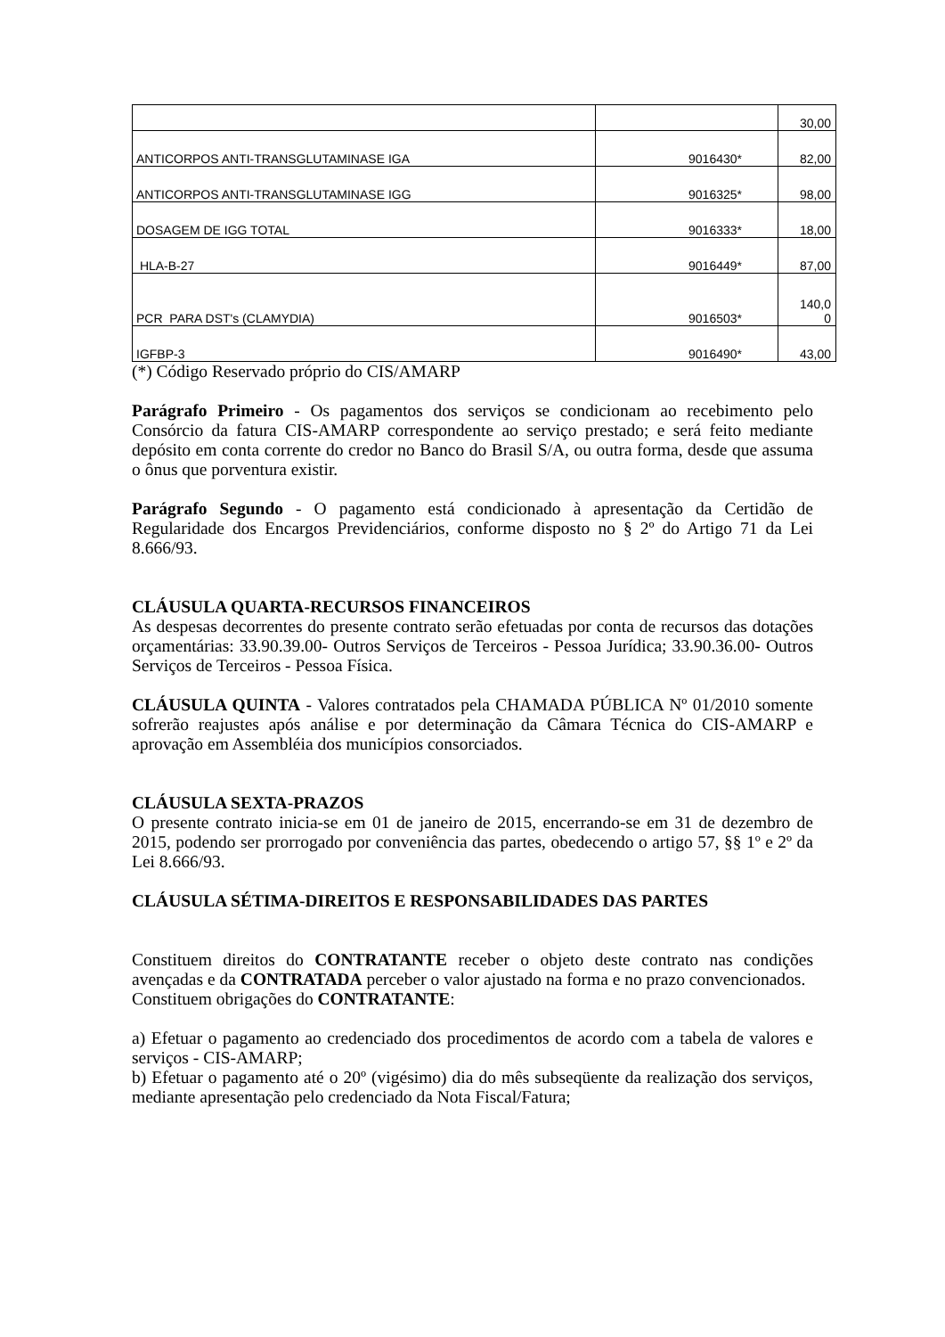| | | 30,00 |
| ANTICORPOS ANTI-TRANSGLUTAMINASE IGA | 9016430* | 82,00 |
| ANTICORPOS ANTI-TRANSGLUTAMINASE IGG | 9016325* | 98,00 |
| DOSAGEM DE IGG TOTAL | 9016333* | 18,00 |
| HLA-B-27 | 9016449* | 87,00 |
| PCR PARA DST's (CLAMYDIA) | 9016503* | 140,0 0 |
| IGFBP-3 | 9016490* | 43,00 |
(*) Código Reservado próprio do CIS/AMARP
Parágrafo Primeiro - Os pagamentos dos serviços se condicionam ao recebimento pelo Consórcio da fatura CIS-AMARP correspondente ao serviço prestado; e será feito mediante depósito em conta corrente do credor no Banco do Brasil S/A, ou outra forma, desde que assuma o ônus que porventura existir.
Parágrafo Segundo - O pagamento está condicionado à apresentação da Certidão de Regularidade dos Encargos Previdenciários, conforme disposto no § 2º do Artigo 71 da Lei 8.666/93.
CLÁUSULA QUARTA-RECURSOS FINANCEIROS
As despesas decorrentes do presente contrato serão efetuadas por conta de recursos das dotações orçamentárias: 33.90.39.00- Outros Serviços de Terceiros - Pessoa Jurídica; 33.90.36.00- Outros Serviços de Terceiros - Pessoa Física.
CLÁUSULA QUINTA - Valores contratados pela CHAMADA PÚBLICA Nº 01/2010 somente sofrerão reajustes após análise e por determinação da Câmara Técnica do CIS-AMARP e aprovação em Assembléia dos municípios consorciados.
CLÁUSULA SEXTA-PRAZOS
O presente contrato inicia-se em 01 de janeiro de 2015, encerrando-se em 31 de dezembro de 2015, podendo ser prorrogado por conveniência das partes, obedecendo o artigo 57, §§ 1º e 2º da Lei 8.666/93.
CLÁUSULA SÉTIMA-DIREITOS E RESPONSABILIDADES DAS PARTES
Constituem direitos do CONTRATANTE receber o objeto deste contrato nas condições avençadas e da CONTRATADA perceber o valor ajustado na forma e no prazo convencionados.
Constituem obrigações do CONTRATANTE:
a) Efetuar o pagamento ao credenciado dos procedimentos de acordo com a tabela de valores e serviços - CIS-AMARP;
b) Efetuar o pagamento até o 20º (vigésimo) dia do mês subseqüente da realização dos serviços, mediante apresentação pelo credenciado da Nota Fiscal/Fatura;